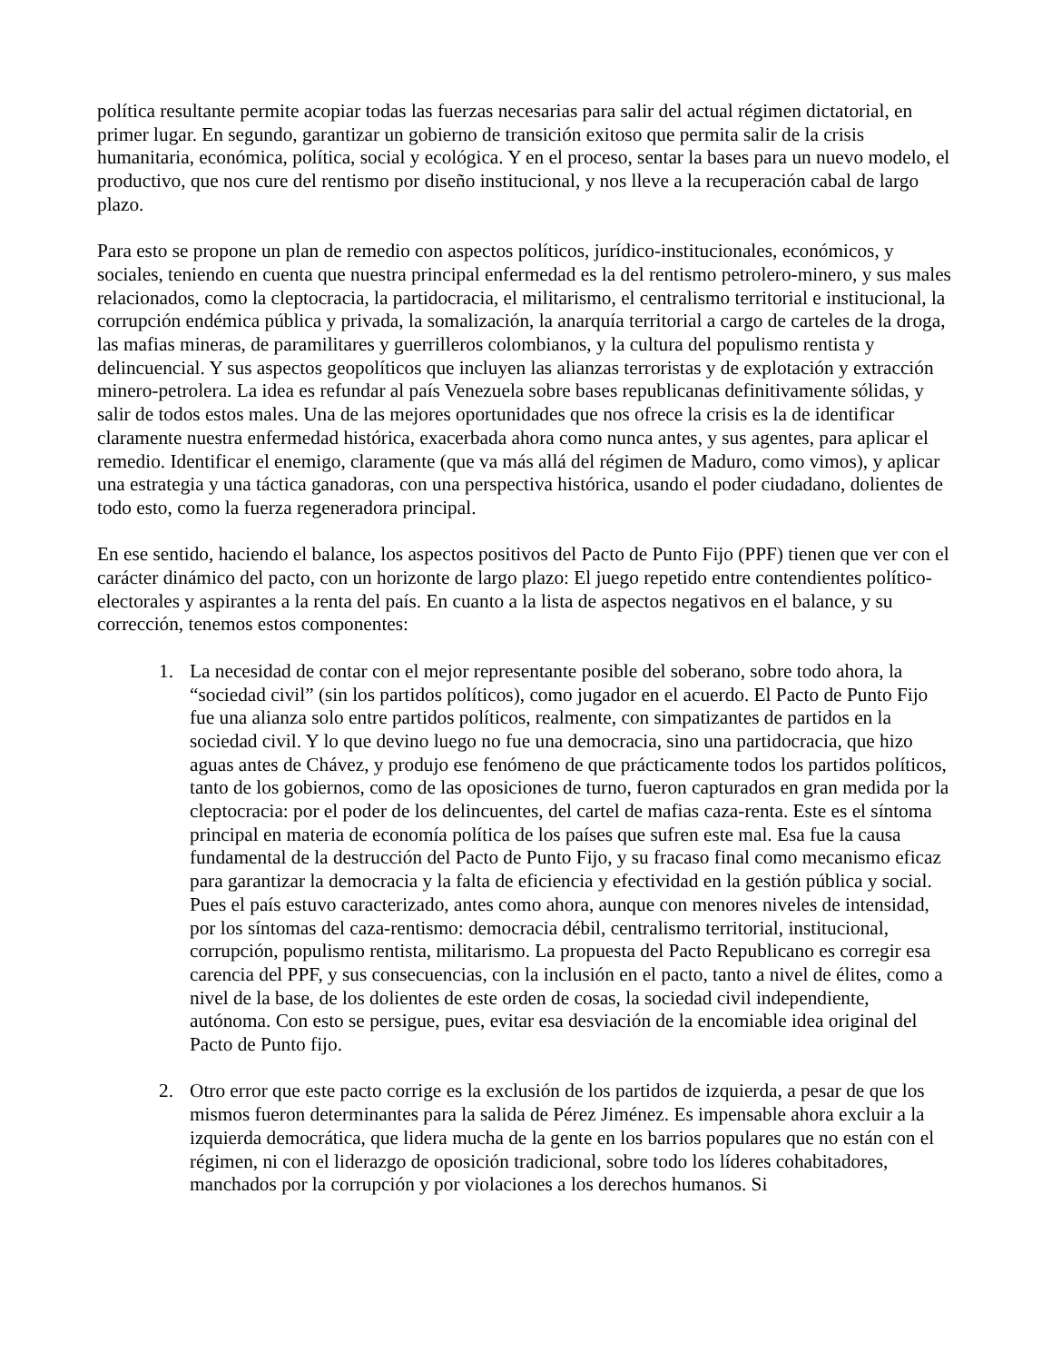política resultante permite acopiar todas las fuerzas necesarias para salir del actual régimen dictatorial, en primer lugar. En segundo, garantizar un gobierno de transición exitoso que permita salir de la crisis humanitaria, económica, política, social y ecológica. Y en el proceso, sentar la bases para un nuevo modelo, el productivo, que nos cure del rentismo por diseño institucional, y nos lleve a la recuperación cabal de largo plazo.
Para esto se propone un plan de remedio con aspectos políticos, jurídico-institucionales, económicos, y sociales, teniendo en cuenta que nuestra principal enfermedad es la del rentismo petrolero-minero, y sus males relacionados, como la cleptocracia, la partidocracia, el militarismo, el centralismo territorial e institucional, la corrupción endémica pública y privada, la somalización, la anarquía territorial a cargo de carteles de la droga, las mafias mineras, de paramilitares y guerrilleros colombianos, y la cultura del populismo rentista y delincuencial. Y sus aspectos geopolíticos que incluyen las alianzas terroristas y de explotación y extracción minero-petrolera. La idea es refundar al país Venezuela sobre bases republicanas definitivamente sólidas, y salir de todos estos males. Una de las mejores oportunidades que nos ofrece la crisis es la de identificar claramente nuestra enfermedad histórica, exacerbada ahora como nunca antes, y sus agentes, para aplicar el remedio. Identificar el enemigo, claramente (que va más allá del régimen de Maduro, como vimos), y aplicar una estrategia y una táctica ganadoras, con una perspectiva histórica, usando el poder ciudadano, dolientes de todo esto, como la fuerza regeneradora principal.
En ese sentido, haciendo el balance, los aspectos positivos del Pacto de Punto Fijo (PPF) tienen que ver con el carácter dinámico del pacto, con un horizonte de largo plazo: El juego repetido entre contendientes político-electorales y aspirantes a la renta del país. En cuanto a la lista de aspectos negativos en el balance, y su corrección, tenemos estos componentes:
1. La necesidad de contar con el mejor representante posible del soberano, sobre todo ahora, la “sociedad civil” (sin los partidos políticos), como jugador en el acuerdo. El Pacto de Punto Fijo fue una alianza solo entre partidos políticos, realmente, con simpatizantes de partidos en la sociedad civil. Y lo que devino luego no fue una democracia, sino una partidocracia, que hizo aguas antes de Chávez, y produjo ese fenómeno de que prácticamente todos los partidos políticos, tanto de los gobiernos, como de las oposiciones de turno, fueron capturados en gran medida por la cleptocracia: por el poder de los delincuentes, del cartel de mafias caza-renta. Este es el síntoma principal en materia de economía política de los países que sufren este mal. Esa fue la causa fundamental de la destrucción del Pacto de Punto Fijo, y su fracaso final como mecanismo eficaz para garantizar la democracia y la falta de eficiencia y efectividad en la gestión pública y social. Pues el país estuvo caracterizado, antes como ahora, aunque con menores niveles de intensidad, por los síntomas del caza-rentismo: democracia débil, centralismo territorial, institucional, corrupción, populismo rentista, militarismo. La propuesta del Pacto Republicano es corregir esa carencia del PPF, y sus consecuencias, con la inclusión en el pacto, tanto a nivel de élites, como a nivel de la base, de los dolientes de este orden de cosas, la sociedad civil independiente, autónoma. Con esto se persigue, pues, evitar esa desviación de la encomiable idea original del Pacto de Punto fijo.
2. Otro error que este pacto corrige es la exclusión de los partidos de izquierda, a pesar de que los mismos fueron determinantes para la salida de Pérez Jiménez. Es impensable ahora excluir a la izquierda democrática, que lidera mucha de la gente en los barrios populares que no están con el régimen, ni con el liderazgo de oposición tradicional, sobre todo los líderes cohabitadores, manchados por la corrupción y por violaciones a los derechos humanos. Si